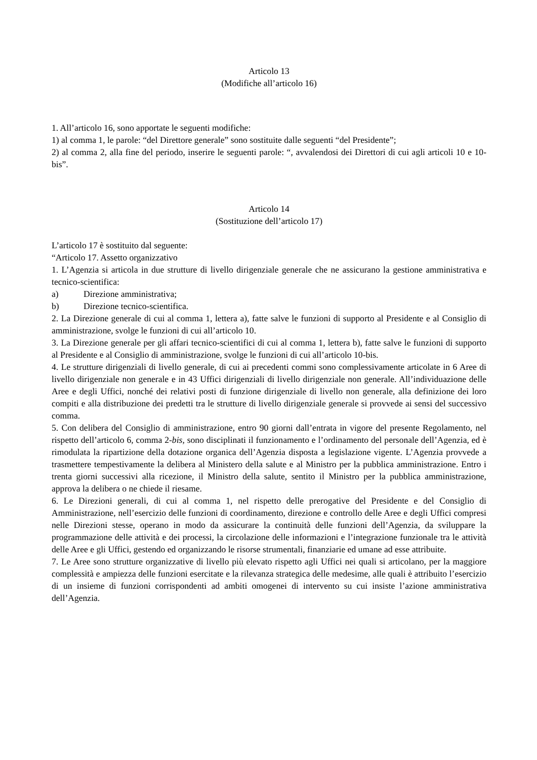Articolo 13
(Modifiche all’articolo 16)
1. All’articolo 16, sono apportate le seguenti modifiche:
1) al comma 1, le parole: “del Direttore generale” sono sostituite dalle seguenti “del Presidente”;
2) al comma 2, alla fine del periodo, inserire le seguenti parole: “, avvalendosi dei Direttori di cui agli articoli 10 e 10-bis”.
Articolo 14
(Sostituzione dell’articolo 17)
L’articolo 17 è sostituito dal seguente:
“Articolo 17. Assetto organizzativo
1. L’Agenzia si articola in due strutture di livello dirigenziale generale che ne assicurano la gestione amministrativa e tecnico-scientifica:
a) Direzione amministrativa;
b) Direzione tecnico-scientifica.
2. La Direzione generale di cui al comma 1, lettera a), fatte salve le funzioni di supporto al Presidente e al Consiglio di amministrazione, svolge le funzioni di cui all’articolo 10.
3. La Direzione generale per gli affari tecnico-scientifici di cui al comma 1, lettera b), fatte salve le funzioni di supporto al Presidente e al Consiglio di amministrazione, svolge le funzioni di cui all’articolo 10-bis.
4. Le strutture dirigenziali di livello generale, di cui ai precedenti commi sono complessivamente articolate in 6 Aree di livello dirigenziale non generale e in 43 Uffici dirigenziali di livello dirigenziale non generale. All’individuazione delle Aree e degli Uffici, nonché dei relativi posti di funzione dirigenziale di livello non generale, alla definizione dei loro compiti e alla distribuzione dei predetti tra le strutture di livello dirigenziale generale si provvede ai sensi del successivo comma.
5. Con delibera del Consiglio di amministrazione, entro 90 giorni dall’entrata in vigore del presente Regolamento, nel rispetto dell’articolo 6, comma 2-bis, sono disciplinati il funzionamento e l’ordinamento del personale dell’Agenzia, ed è rimodulata la ripartizione della dotazione organica dell’Agenzia disposta a legislazione vigente. L’Agenzia provvede a trasmettere tempestivamente la delibera al Ministero della salute e al Ministro per la pubblica amministrazione. Entro i trenta giorni successivi alla ricezione, il Ministro della salute, sentito il Ministro per la pubblica amministrazione, approva la delibera o ne chiede il riesame.
6. Le Direzioni generali, di cui al comma 1, nel rispetto delle prerogative del Presidente e del Consiglio di Amministrazione, nell’esercizio delle funzioni di coordinamento, direzione e controllo delle Aree e degli Uffici compresi nelle Direzioni stesse, operano in modo da assicurare la continuità delle funzioni dell’Agenzia, da sviluppare la programmazione delle attività e dei processi, la circolazione delle informazioni e l’integrazione funzionale tra le attività delle Aree e gli Uffici, gestendo ed organizzando le risorse strumentali, finanziarie ed umane ad esse attribuite.
7. Le Aree sono strutture organizzative di livello più elevato rispetto agli Uffici nei quali si articolano, per la maggiore complessità e ampiezza delle funzioni esercitate e la rilevanza strategica delle medesime, alle quali è attribuito l’esercizio di un insieme di funzioni corrispondenti ad ambiti omogenei di intervento su cui insiste l’azione amministrativa dell’Agenzia.